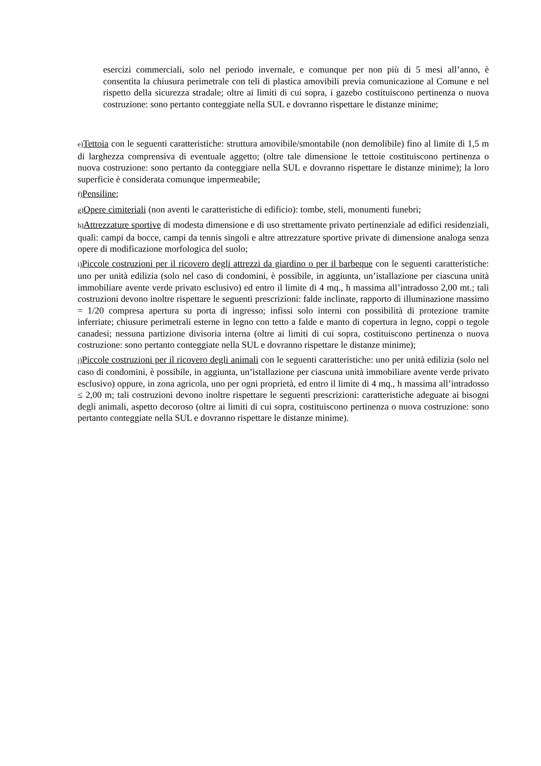esercizi commerciali, solo nel periodo invernale, e comunque per non più di 5 mesi all’anno, è consentita la chiusura perimetrale con teli di plastica amovibili previa comunicazione al Comune e nel rispetto della sicurezza stradale; oltre ai limiti di cui sopra, i gazebo costituiscono pertinenza o nuova costruzione: sono pertanto conteggiate nella SUL e dovranno rispettare le distanze minime;
e) Tettoia con le seguenti caratteristiche: struttura amovibile/smontabile (non demolibile) fino al limite di 1,5 m di larghezza comprensiva di eventuale aggetto; (oltre tale dimensione le tettoie costituiscono pertinenza o nuova costruzione: sono pertanto da conteggiare nella SUL e dovranno rispettare le distanze minime); la loro superficie è considerata comunque impermeabile;
f) Pensiline;
g) Opere cimiteriali (non aventi le caratteristiche di edificio): tombe, steli, monumenti funebri;
h) Attrezzature sportive di modesta dimensione e di uso strettamente privato pertinenziale ad edifici residenziali, quali: campi da bocce, campi da tennis singoli e altre attrezzature sportive private di dimensione analoga senza opere di modificazione morfologica del suolo;
i) Piccole costruzioni per il ricovero degli attrezzi da giardino o per il barbeque con le seguenti caratteristiche: uno per unità edilizia (solo nel caso di condomini, è possibile, in aggiunta, un’istallazione per ciascuna unità immobiliare avente verde privato esclusivo) ed entro il limite di 4 mq., h massima all’intradosso 2,00 mt.; tali costruzioni devono inoltre rispettare le seguenti prescrizioni: falde inclinate, rapporto di illuminazione massimo = 1/20 compresa apertura su porta di ingresso; infissi solo interni con possibilità di protezione tramite inferriate; chiusure perimetrali esterne in legno con tetto a falde e manto di copertura in legno, coppi o tegole canadesi; nessuna partizione divisoria interna (oltre ai limiti di cui sopra, costituiscono pertinenza o nuova costruzione: sono pertanto conteggiate nella SUL e dovranno rispettare le distanze minime);
j) Piccole costruzioni per il ricovero degli animali con le seguenti caratteristiche: uno per unità edilizia (solo nel caso di condomini, è possibile, in aggiunta, un’istallazione per ciascuna unità immobiliare avente verde privato esclusivo) oppure, in zona agricola, uno per ogni proprietà, ed entro il limite di 4 mq., h massima all’intradosso ≤ 2,00 m; tali costruzioni devono inoltre rispettare le seguenti prescrizioni: caratteristiche adeguate ai bisogni degli animali, aspetto decoroso (oltre ai limiti di cui sopra, costituiscono pertinenza o nuova costruzione: sono pertanto conteggiate nella SUL e dovranno rispettare le distanze minime).